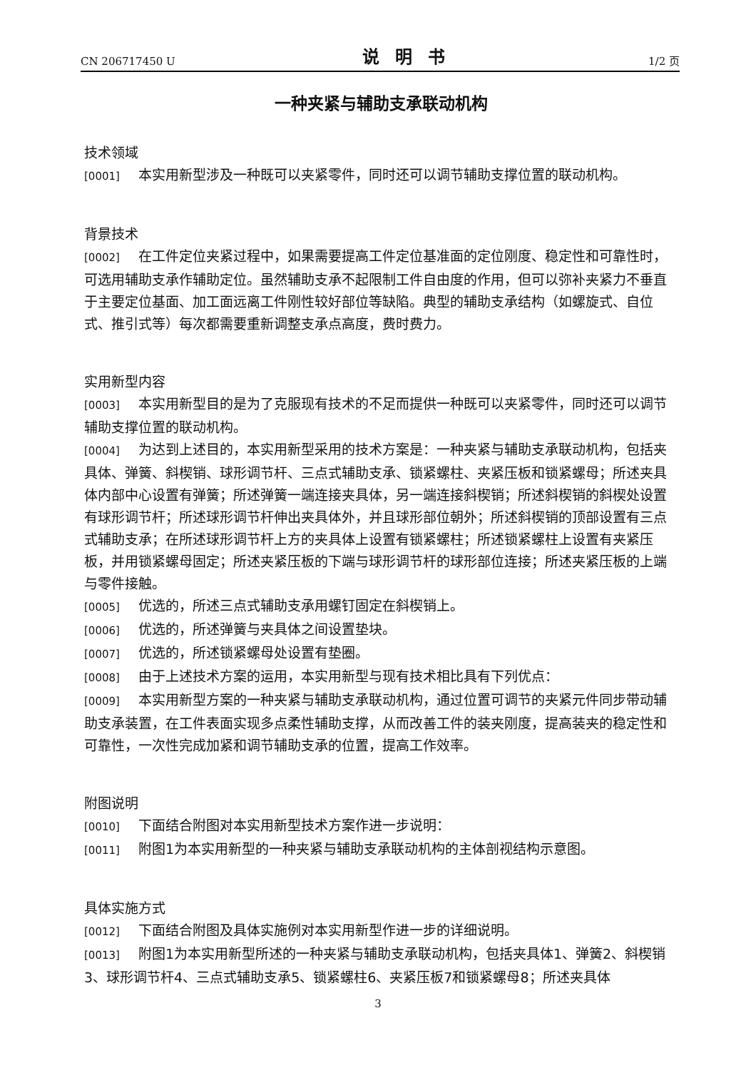CN 206717450 U 说明书 1/2 页
一种夹紧与辅助支承联动机构
技术领域
[0001] 本实用新型涉及一种既可以夹紧零件，同时还可以调节辅助支撑位置的联动机构。
背景技术
[0002] 在工件定位夹紧过程中，如果需要提高工件定位基准面的定位刚度、稳定性和可靠性时，可选用辅助支承作辅助定位。虽然辅助支承不起限制工件自由度的作用，但可以弥补夹紧力不垂直于主要定位基面、加工面远离工件刚性较好部位等缺陷。典型的辅助支承结构（如螺旋式、自位式、推引式等）每次都需要重新调整支承点高度，费时费力。
实用新型内容
[0003] 本实用新型目的是为了克服现有技术的不足而提供一种既可以夹紧零件，同时还可以调节辅助支撑位置的联动机构。
[0004] 为达到上述目的，本实用新型采用的技术方案是：一种夹紧与辅助支承联动机构，包括夹具体、弹簧、斜楔销、球形调节杆、三点式辅助支承、锁紧螺柱、夹紧压板和锁紧螺母；所述夹具体内部中心设置有弹簧；所述弹簧一端连接夹具体，另一端连接斜楔销；所述斜楔销的斜楔处设置有球形调节杆；所述球形调节杆伸出夹具体外，并且球形部位朝外；所述斜楔销的顶部设置有三点式辅助支承；在所述球形调节杆上方的夹具体上设置有锁紧螺柱；所述锁紧螺柱上设置有夹紧压板，并用锁紧螺母固定；所述夹紧压板的下端与球形调节杆的球形部位连接；所述夹紧压板的上端与零件接触。
[0005] 优选的，所述三点式辅助支承用螺钉固定在斜楔销上。
[0006] 优选的，所述弹簧与夹具体之间设置垫块。
[0007] 优选的，所述锁紧螺母处设置有垫圈。
[0008] 由于上述技术方案的运用，本实用新型与现有技术相比具有下列优点：
[0009] 本实用新型方案的一种夹紧与辅助支承联动机构，通过位置可调节的夹紧元件同步带动辅助支承装置，在工件表面实现多点柔性辅助支撑，从而改善工件的装夹刚度，提高装夹的稳定性和可靠性，一次性完成加紧和调节辅助支承的位置，提高工作效率。
附图说明
[0010] 下面结合附图对本实用新型技术方案作进一步说明：
[0011] 附图1为本实用新型的一种夹紧与辅助支承联动机构的主体剖视结构示意图。
具体实施方式
[0012] 下面结合附图及具体实施例对本实用新型作进一步的详细说明。
[0013] 附图1为本实用新型所述的一种夹紧与辅助支承联动机构，包括夹具体1、弹簧2、斜楔销3、球形调节杆4、三点式辅助支承5、锁紧螺柱6、夹紧压板7和锁紧螺母8；所述夹具体
3